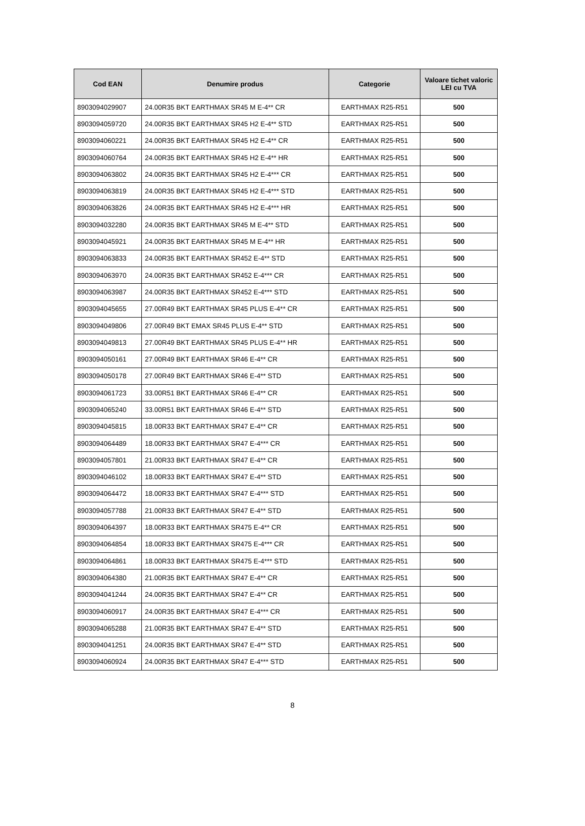| Cod EAN | Denumire produs | Categorie | Valoare tichet valoric LEI cu TVA |
| --- | --- | --- | --- |
| 8903094029907 | 24.00R35 BKT EARTHMAX SR45 M E-4** CR | EARTHMAX R25-R51 | 500 |
| 8903094059720 | 24.00R35 BKT EARTHMAX SR45 H2 E-4** STD | EARTHMAX R25-R51 | 500 |
| 8903094060221 | 24.00R35 BKT EARTHMAX SR45 H2 E-4** CR | EARTHMAX R25-R51 | 500 |
| 8903094060764 | 24.00R35 BKT EARTHMAX SR45 H2 E-4** HR | EARTHMAX R25-R51 | 500 |
| 8903094063802 | 24.00R35 BKT EARTHMAX SR45 H2 E-4*** CR | EARTHMAX R25-R51 | 500 |
| 8903094063819 | 24.00R35 BKT EARTHMAX SR45 H2 E-4*** STD | EARTHMAX R25-R51 | 500 |
| 8903094063826 | 24.00R35 BKT EARTHMAX SR45 H2 E-4*** HR | EARTHMAX R25-R51 | 500 |
| 8903094032280 | 24.00R35 BKT EARTHMAX SR45 M E-4** STD | EARTHMAX R25-R51 | 500 |
| 8903094045921 | 24.00R35 BKT EARTHMAX SR45 M E-4** HR | EARTHMAX R25-R51 | 500 |
| 8903094063833 | 24.00R35 BKT EARTHMAX SR452 E-4** STD | EARTHMAX R25-R51 | 500 |
| 8903094063970 | 24.00R35 BKT EARTHMAX SR452 E-4*** CR | EARTHMAX R25-R51 | 500 |
| 8903094063987 | 24.00R35 BKT EARTHMAX SR452 E-4*** STD | EARTHMAX R25-R51 | 500 |
| 8903094045655 | 27.00R49 BKT EARTHMAX SR45 PLUS E-4** CR | EARTHMAX R25-R51 | 500 |
| 8903094049806 | 27.00R49 BKT EMAX SR45 PLUS E-4** STD | EARTHMAX R25-R51 | 500 |
| 8903094049813 | 27.00R49 BKT EARTHMAX SR45 PLUS E-4** HR | EARTHMAX R25-R51 | 500 |
| 8903094050161 | 27.00R49 BKT EARTHMAX SR46 E-4** CR | EARTHMAX R25-R51 | 500 |
| 8903094050178 | 27.00R49 BKT EARTHMAX SR46 E-4** STD | EARTHMAX R25-R51 | 500 |
| 8903094061723 | 33.00R51 BKT EARTHMAX SR46 E-4** CR | EARTHMAX R25-R51 | 500 |
| 8903094065240 | 33.00R51 BKT EARTHMAX SR46 E-4** STD | EARTHMAX R25-R51 | 500 |
| 8903094045815 | 18.00R33 BKT EARTHMAX SR47 E-4** CR | EARTHMAX R25-R51 | 500 |
| 8903094064489 | 18.00R33 BKT EARTHMAX SR47 E-4*** CR | EARTHMAX R25-R51 | 500 |
| 8903094057801 | 21.00R33 BKT EARTHMAX SR47 E-4** CR | EARTHMAX R25-R51 | 500 |
| 8903094046102 | 18.00R33 BKT EARTHMAX SR47 E-4** STD | EARTHMAX R25-R51 | 500 |
| 8903094064472 | 18.00R33 BKT EARTHMAX SR47 E-4*** STD | EARTHMAX R25-R51 | 500 |
| 8903094057788 | 21.00R33 BKT EARTHMAX SR47 E-4** STD | EARTHMAX R25-R51 | 500 |
| 8903094064397 | 18.00R33 BKT EARTHMAX SR475 E-4** CR | EARTHMAX R25-R51 | 500 |
| 8903094064854 | 18.00R33 BKT EARTHMAX SR475 E-4*** CR | EARTHMAX R25-R51 | 500 |
| 8903094064861 | 18.00R33 BKT EARTHMAX SR475 E-4*** STD | EARTHMAX R25-R51 | 500 |
| 8903094064380 | 21.00R35 BKT EARTHMAX SR47 E-4** CR | EARTHMAX R25-R51 | 500 |
| 8903094041244 | 24.00R35 BKT EARTHMAX SR47 E-4** CR | EARTHMAX R25-R51 | 500 |
| 8903094060917 | 24.00R35 BKT EARTHMAX SR47 E-4*** CR | EARTHMAX R25-R51 | 500 |
| 8903094065288 | 21.00R35 BKT EARTHMAX SR47 E-4** STD | EARTHMAX R25-R51 | 500 |
| 8903094041251 | 24.00R35 BKT EARTHMAX SR47 E-4** STD | EARTHMAX R25-R51 | 500 |
| 8903094060924 | 24.00R35 BKT EARTHMAX SR47 E-4*** STD | EARTHMAX R25-R51 | 500 |
8